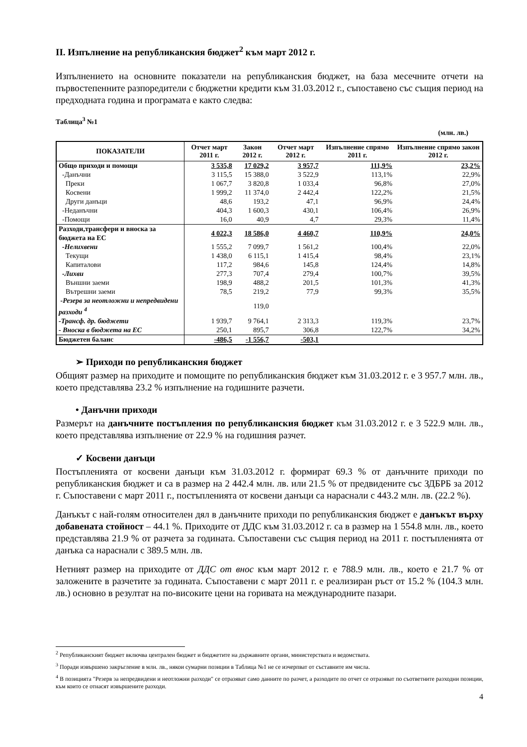II. Изпълнение на републиканския бюджет<sup>2</sup> към март 2012 г.
Изпълнението на основните показатели на републиканския бюджет, на база месечните отчети на първостепенните разпоредители с бюджетни кредити към 31.03.2012 г., съпоставено със същия период на предходната година и програмата е както следва:
Таблица<sup>3</sup> №1
(млн. лв.)
| ПОКАЗАТЕЛИ | Отчет март 2011 г. | Закон 2012 г. | Отчет март 2012 г. | Изпълнение спрямо 2011 г. | Изпълнение спрямо закон 2012 г. |
| --- | --- | --- | --- | --- | --- |
| Общо приходи и помощи | 3 535,8 | 17 029,2 | 3 957,7 | 111,9% | 23,2% |
| -Данъчни | 3 115,5 | 15 388,0 | 3 522,9 | 113,1% | 22,9% |
| Преки | 1 067,7 | 3 820,8 | 1 033,4 | 96,8% | 27,0% |
| Косвени | 1 999,2 | 11 374,0 | 2 442,4 | 122,2% | 21,5% |
| Други данъци | 48,6 | 193,2 | 47,1 | 96,9% | 24,4% |
| -Неданъчни | 404,3 | 1 600,3 | 430,1 | 106,4% | 26,9% |
| -Помощи | 16,0 | 40,9 | 4,7 | 29,3% | 11,4% |
| Разходи,трансфери и вноска за бюджета на ЕС | 4 022,3 | 18 586,0 | 4 460,7 | 110,9% | 24,0% |
| -Нелихвени | 1 555,2 | 7 099,7 | 1 561,2 | 100,4% | 22,0% |
| Текущи | 1 438,0 | 6 115,1 | 1 415,4 | 98,4% | 23,1% |
| Капиталови | 117,2 | 984,6 | 145,8 | 124,4% | 14,8% |
| -Лихви | 277,3 | 707,4 | 279,4 | 100,7% | 39,5% |
| Външни заеми | 198,9 | 488,2 | 201,5 | 101,3% | 41,3% |
| Вътрешни заеми | 78,5 | 219,2 | 77,9 | 99,3% | 35,5% |
| -Резерв за неотложни и непредвидени разходи <sup>4</sup> | | 119,0 | | | |
| -Трансф. др. бюджети | 1 939,7 | 9 764,1 | 2 313,3 | 119,3% | 23,7% |
| - Вноска в бюджета на ЕС | 250,1 | 895,7 | 306,8 | 122,7% | 34,2% |
| Бюджетен баланс | -486,5 | -1 556,7 | -503,1 | | |
➢ Приходи по републиканския бюджет
Общият размер на приходите и помощите по републиканския бюджет към 31.03.2012 г. е 3 957.7 млн. лв., което представлява 23.2 % изпълнение на годишните разчети.
• Данъчни приходи
Размерът на данъчните постъпления по републиканския бюджет към 31.03.2012 г. е 3 522.9 млн. лв., което представлява изпълнение от 22.9 % на годишния разчет.
✓ Косвени данъци
Постъпленията от косвени данъци към 31.03.2012 г. формират 69.3 % от данъчните приходи по републиканския бюджет и са в размер на 2 442.4 млн. лв. или 21.5 % от предвидените със ЗДБРБ за 2012 г. Съпоставени с март 2011 г., постъпленията от косвени данъци са нараснали с 443.2 млн. лв. (22.2 %).
Данъкът с най-голям относителен дял в данъчните приходи по републиканския бюджет е данъкът върху добавената стойност – 44.1 %. Приходите от ДДС към 31.03.2012 г. са в размер на 1 554.8 млн. лв., което представлява 21.9 % от разчета за годината. Съпоставени със същия период на 2011 г. постъпленията от данъка са нараснали с 389.5 млн. лв.
Нетният размер на приходите от ДДС от внос към март 2012 г. е 788.9 млн. лв., което е 21.7 % от заложените в разчетите за годината. Съпоставени с март 2011 г. е реализиран ръст от 15.2 % (104.3 млн. лв.) основно в резултат на по-високите цени на горивата на международните пазари.
<sup>2</sup> Републиканският бюджет включва централен бюджет и бюджетите на държавните органи, министерствата и ведомствата.
<sup>3</sup> Поради извършено закръгление в млн. лв., някои сумарни позиции в Таблица №1 не се изчерпват от съставните им числа.
<sup>4</sup> В позицията "Резерв за непредвидени и неотложни разходи" се отразяват само данните по разчет, а разходите по отчет се отразяват по съответните разходни позиции, към които се отнасят извършените разходи.
4